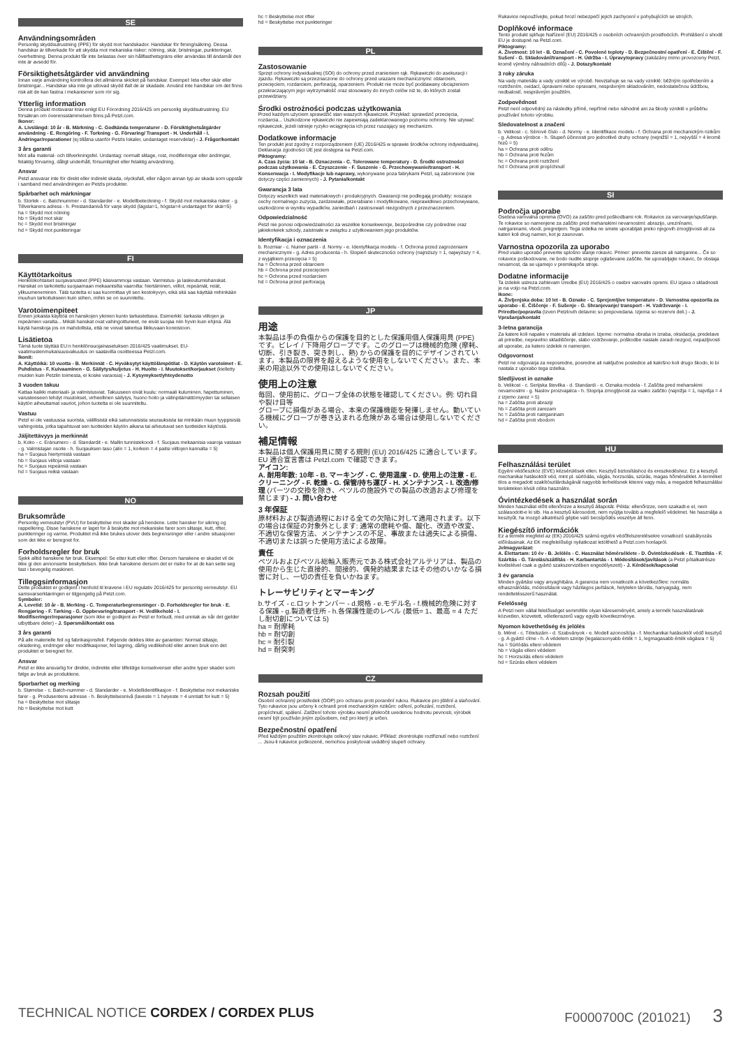SE
Användningsområden
Personlig skyddsutrustning (PPE) för skydd mot handskador. Handskar för firning/säkring. Dessa handskar är tillverkade för att skydda mot mekaniska risker: nötning, skär, bristningar, punkteringar, överhettning. Denna produkt får inte belastas över sin hållfasthetsgräns eller användas till ändamål den inte är avsedd för.
Försiktighetsåtgärder vid användning
Innan varje användning kontrollera det allmänna skicket på handskar. Exempel: leta efter skär eller bristningar... Handskar ska inte ge utlovad skydd ifall de är skadade. Använd inte handskar om det finns risk att de kan fastna i mekanismer som rör sig.
Ytterlig information
Denna produkt motsvarar krav enligt EU Förordning 2016/425 om personlig skyddsutrustning. EU försäkran om överensstämmelsen finns på Petzl.com.
Ikoner:
A. Livslängd: 10 år - B. Märkning - C. Godkända temperaturer - D. Försiktighetsåtgärder användning - E. Rengöring - F. Torkning - G. Förvaring/ Transport - H. Underhåll - I. Ändringar/reparationer (ej tillåtna utanför Petzls lokaler, undantaget reservdelar) - J. Frågor/kontakt
3 års garanti
Mot alla material- och tillverkningsfel. Undantag: normalt slitage, rost, modifieringar eller ändringar, felaktig förvaring, dåligt underhåll, försumlighet eller felaktig användning.
Ansvar
Petzl ansvarar inte för direkt eller indirekt skada, olycksfall, eller någon annan typ av skada som uppstår i samband med användningen av Petzls produkter.
Spårbarhet och märkningar
b. Storlek - c. Batchnummer - d. Standarder - e. Modellbeteckning - f. Skydd mot mekaniska risker - g. Tillverkarens adress - h. Prestandanivå för varje skydd (lägsta=1, högsta=4 undantaget för skär=5)
ha = Skydd mot nötning
hb = Skydd mot skär
hc = Skydd mot bristningar
hd = Skydd mot punkteringar
FI
Käyttötarkoitus
Henkilökohtaiset suojavarusteet (PPE) käsivammoja vastaan. Varmistus- ja laskeutumishanskat. Hanskat on tarkoitettu suojaamaan mekaanisilta vaaroilta: hiertäminen, viillot, repeämät, reiät, ylikuumeneminen. Tätä tuotetta ei saa kuormittaa yli sen kestokyvyn, eikä sitä saa käyttää mihinkään muuhun tarkoitukseen kuin siihen, mihin se on suunniteltu.
Varotoimenpiteet
Ennen jokaista käyttöä on hanskojen yleinen kunto tarkastettava. Esimerkki: tarkasta viiltojen ja repeämien varalta... Mikäli hanskat ovat vahingoittuneet, ne eivät suojaa niin hyvin kuin ehjinä. Älä käytä hanskoja jos on mahdollista, että ne voivat takertua liikkuvaan koneistoon.
Lisätietoa
Tämä tuote täyttää EU:n henkilönsuojainasetuksen 2016/425 vaatimukset. EU-vaatimustenmukaisuusvakuutus on saatavilla osoitteessa Petzl.com.
Ikonit:
A. Käyttöikä: 10 vuotta - B. Merkinnät - C. Hyväksytyt käyttölämpötilat - D. Käytön varotoimet - E. Puhdistus - F. Kuivaaminen - G. Säilytys/kuljetus - H. Huolto - I. Muutokset/korjaukset (kielletty muiden kuin Petzlin toimesta, ei koske varaosia) - J. Kysymykset/yhteydenotto
3 vuoden takuu
Kattaa kaikki materiaali- ja valmistusviat. Takuuseen eivät kuulu: normaali kuluminen, hapettuminen, varusteeseen tehdyt muutokset, virheellinen säilytys, huono hoito ja välinpitämättömyyden tai sellaisen käytön aiheuttamat vauriot, johon tuotetta ei ole suunniteltu.
Vastuu
Petzl ei ole vastuussa suorista, välillisistä eikä satunnaisista seurauksista tai minkään muun tyyppisistä vahingoista, jotka tapahtuvat sen tuotteiden käytön aikana tai aiheutuvat sen tuotteiden käytöstä.
Jäljitettävyys ja merkinnät
b. Koko - c. Eränumero - d. Standardit - e. Mallin tunnistekoodi - f. Suojaus mekaanisia vaaroja vastaan - g. Valmistajan osoite - h. Suojauksen taso (alin = 1, korkein = 4 paitsi viiltojen kannalta = 5)
ha = Suojaus hiertymistä vastaan
hb = Suojaus viiltoja vastaan
hc = Suojaus repeämiä vastaan
hd = Suojaus reikiä vastaan
NO
Bruksområde
Personlig verneutstyr (PVU) for beskyttelse mot skader på hendene. Lette hansker for sikring og rappellering. Disse hanskene er laget for å beskytte mot mekaniske farer som slitasje, kutt, rifter, punkteringer og varme. Produktet må ikke brukes utover dets begrensninger eller i andre situasjoner som det ikke er beregnet for.
Forholdsregler for bruk
Sjekk alltid hanskene før bruk. Eksempel: Se etter kutt eller rifter. Dersom hanskene er skadet vil de ikke gi den annonserte beskyttelsen. Ikke bruk hanskene dersom det er risiko for at de kan sette seg fast i bevegelig maskineri.
Tilleggsinformasjon
Dette produktet er godkjent i henhold til kravene i EU regulativ 2016/425 for personlig verneutstyr. EU samsvarserklæringen er tilgjengelig på Petzl.com.
Symboler:
A. Levetid: 10 år - B. Merking - C. Temperaturbegrensninger - D. Forholdsregler for bruk - E. Rengjøring - F. Tørking - G. Oppbevaring/transport - H. Vedlikehold - I. Modifiseringer/reparasjoner (som ikke er godkjent av Petzl er forbudt, med unntak av når det gjelder utbyttbare deler) - J. Spørsmål/kontakt oss
3 års garanti
På alle materielle feil og fabrikasjonsfeil. Følgende dekkes ikke av garantien: Normal slitasje, oksidering, endringer eller modifikasjoner, feil lagring, dårlig vedlikehold eller annen bruk enn det produktet er beregnet for.
Ansvar
Petzl er ikke ansvarlig for direkte, indirekte eller tilfeldige konsekvenser eller andre typer skader som følge av bruk av produktene.
Sporbarhet og merking
b. Størrelse - c. Batch-nummer - d. Standarder - e. Modellidentifikasjon - f. Beskyttelse mot mekaniske farer - g. Produsentens adresse - h. Beskyttelsesnivå (laveste = 1 høyeste = 4 unntatt for kutt = 5)
ha = Beskyttelse mot slitasje
hb = Beskyttelse mot kutt
hc = Beskyttelse mot rifter
hd = Beskyttelse mot punkteringer
PL
Zastosowanie
Sprzęt ochrony indywidualnej (SOI) do ochrony przed zranieniem rąk. Rękawiczki do asekuracji i zjazdu. Rękawiczki są przeznaczone do ochrony przed urazami mechanicznymi: obtarciem, przecięciem, rozdarciem, perforacją, oparzeniem. Produkt nie może być poddawany obciążeniom przekraczającym jego wytrzymałość oraz stosowany do innych celów niż te, do których został przewidziany.
Środki ostrożności podczas użytkowania
Przed każdym użyciem sprawdzić stan waszych rękawiczek. Przykład: sprawdzić przecięcia, rozdarcia... Uszkodzone rękawiczki nie zapewniają zadeklarowanego poziomu ochrony. Nie używać rękawiczek, jeżeli istnieje ryzyko wciągnięcia ich przez ruszający się mechanizm.
Dodatkowe informacje
Ten produkt jest zgodny z rozporządzeniem (UE) 2016/425 w sprawie środków ochrony indywidualnej. Deklaracja zgodności UE jest dostępna na Petzl.com.
Piktogramy:
A. Czas życia: 10 lat - B. Oznaczenia - C. Tolerowane temperatury - D. Środki ostrożności podczas użytkowania - E. Czyszczenie - F. Suszenie - G. Przechowywanie/transport - H. Konserwacja - I. Modyfikacje lub naprawy, wykonywane poza fabrykami Petzl, są zabronione (nie dotyczy części zamiennych) - J. Pytania/kontakt
Gwarancja 3 lata
Dotyczy wszelkich wad materiałowych i produkcyjnych. Gwarancji nie podlegają produkty: noszące cechy normalnego zużycia, zardzewiałe, przerabiane i modyfikowane, nieprawidłowo przechowywane, uszkodzone w wyniku wypadków, zaniedbań i zastosowań niezgodnych z przeznaczeniem.
Odpowiedzialność
Petzl nie ponosi odpowiedzialności za wszelkie konsekwencje, bezpośrednie czy pośrednie oraz jakiekolwiek szkody, zaistniałe w związku z użytkowaniem jego produktów.
Identyfikacja i oznaczenia
b. Rozmiar - c. Numer partii - d. Normy - e. Identyfikacja modelu - f. Ochrona przed zagrożeniami mechanicznymi - g. Adres producenta - h. Stopień skuteczności ochrony (najniższy = 1, najwyższy = 4, z wyjątkiem przecięcia = 5)
ha = Ochrona przed obtarciem
hb = Ochrona przed przecięciem
hc = Ochrona przed rozdarciem
hd = Ochrona przed perforacją
JP
用途
本製品は手の負傷からの保護を目的とした保護用個人保護用具 (PPE) です。ビレイ / 下降用グローブです。このグローブは機械的危険 (摩耗、切断、引き裂き、突き刺し、熱) からの保護を目的にデザインされています。本製品の限界を超えるような使用をしないでください。また、本来の用途以外での使用はしないでください。
使用上の注意
毎回、使用前に、グローブ全体の状態を確認してください。例: 切れ目や裂け目等
グローブに損傷がある場合、本来の保護機能を発揮しません。動いている機械にグローブが巻き込まれる危険がある場合は使用しないでください。
補足情報
本製品は個人保護用具に関する規則 (EU) 2016/425 に適合しています。EU 適合宣言書は Petzl.com で確認できます。
アイコン:
A. 耐用年数: 10年 - B. マーキング - C. 使用温度 - D. 使用上の注意 - E. クリーニング - F. 乾燥 - G. 保管/持ち運び - H. メンテナンス - I. 改造/修理 (パーツの交換を除き、ペツルの施設外での製品の改造および修理を禁じます) - J. 問い合わせ
3 年保証
原材料および製造過程における全ての欠陥に対して適用されます。以下の場合は保証の対象外とします: 通常の磨耗や傷、酸化、改造や改変、不適切な保管方法、メンテナンスの不足、事故または過失による損傷、不適切または誤った使用方法による故障。
責任
ペツルおよびペツル総輸入販売元である株式会社アルテリアは、製品の使用から生じた直接的、間接的、偶発的結果またはその他のいかなる損害に対し、一切の責任を負いかねます。
トレーサビリティとマーキング
b.サイズ - c.ロットナンバー - d.規格 - e.モデル名 - f.機械的危険に対する保護 - g.製造者住所 - h.各保護性能のレベル (最低= 1、最高 = 4 ただし耐切創については 5)
ha = 耐摩耗
hb = 耐切創
hc = 耐引裂
hd = 耐突刺
CZ
Rozsah použití
Osobní ochranný prostředek (OOP) pro ochranu proti poranění rukou. Rukavice pro jištění a slaňování. Tyto rukavice jsou určeny k ochraně proti mechanickým rizikům: odření, pořezání, roztržení, propíchnutí, spálení. Zatížení tohoto výrobku nesmí překročit uvedenou hodnotu pevnosti, výrobek nesmí být používán jiným způsobem, než pro který je určen.
Bezpečnostní opatření
Před každým použitím zkontrolujte celkový stav rukavic. Příklad: zkontrolujte roztřiznutí nebo roztržení ... Jsou-li rukavice poškozené, nemohou poskytovat uváděný stupeň ochrany.
Rukavice nepoužívejte, pokud hrozí nebezpečí jejich zachycení v pohybujících se strojích.
Doplňkové informace
Tento produkt splňuje Nařízení (EU) 2016/425 o osobních ochranných prostředcích. Prohlášení o shodě EU je dostupné na Petzl.com.
Piktogramy:
A. Životnost: 10 let - B. Označení - C. Povolené teploty - D. Bezpečnostní opatření - E. Čištění - F. Sušení - G. Skladování/transport - H. Údržba - I. Úpravy/opravy (zakázány mimo provozovny Petzl, kromě výměny náhradních dílů) - J. Dotazy/kontakt
3 roky záruka
Na vady materiálu a vady vzniklé ve výrobě. Nevztahuje se na vady vzniklé: běžným opotřebením a roztržením, oxidací, úpravami nebo opravami, nesprávným skladováním, nedostatečnou údržbou, nedbalostí, nesprávným použitím.
Zodpovědnost
Petzl není odpovědný za následky přímé, nepřímé nebo náhodné ani za škody vzniklé v průběhu používání tohoto výrobku.
Sledovatelnost a značení
b. Velikost - c. Sériové číslo - d. Normy - e. Identifikace modelu - f. Ochrana proti mechanickým rizikům - g. Adresa výrobce - h. Stupeň účinnosti pro jednotlivé druhy ochrany (nejnižší = 1, nejvyšší = 4 kromě řezů = 5)
ha = Ochrana proti oděru
hb = Ochrana proti řezům
hc = Ochrana proti roztržení
hd = Ochrana proti propíchnutí
SI
Področja uporabe
Osebna varovalna oprema (OVO) za zaščito pred poškodbami rok. Rokavice za varovanje/spuščanje. Te rokavice so namenjene za zaščito pred mehanskimi nevarnostmi: abrazijo, ureznínami, natrganinami, vbodi, pregretjem. Tega izdelka ne smete uporabljati preko njegovih zmogljivosti ali za kateri koli drug namen, kot je zasnovan.
Varnostna opozorila za uporabo
Pred vsako uporabo preverite splošno stanje rokavic. Primer: preverite zareze ali natrganine... Če so rokavice poškodovane, ne bodo nudile stopnje oglaševane zaščite. Ne uporabljajte rokavic, če obstaja nevarnost, da se ujamejo v premikajoče stroje.
Dodatne informacije
Ta izdelek ustreza zahtevam Uredbe (EU) 2016/425 o osebni varovalni opremi. EU izjava o skladnosti je na voljo na Petzl.com.
Ikone:
A. Življenjska doba: 10 let - B. Oznake - C. Sprejemljive temperature - D. Varnostna opozorila za uporabo - E. Čiščenje - F. Sušenje - G. Shranjevanje/ transport - H. Vzdrževanje - I. Priredbe/popravila (Izven Petzlovih delavnic so prepovedana. Izjema so rezervni deli.) - J. Vprašanja/kontakt
3-letna garancija
Za katere koli napake v materialu ali izdelavi. Izjeme: normalna obraba in izraba, oksidacija, predelave ali priredbe, nepravilno skladiščenje, slabo vzdrževanje, poškodbe nastale zaradi nezgod, nepazljivosti ali uporabe, za katero izdelek ni namenjen.
Odgovornost
Petzl ne odgovarja za neposredne, posredne ali naključne posledice ali kakršno koli drugo škodo, ki bi nastala z uporabo tega izdelka.
Sledljivost in oznake
b. Velikost - c. Serijska številka - d. Standardi - e. Oznaka modela - f. Zaščita pred mehanskimi nevarnostmi - g. Naslov proizvajalca - h. Stopnja zmogljivosti za vsako zaščito (najnižja = 1, najvišja = 4 z izjemo zarez = 5)
ha = Zaščita proti abraziji
hb = Zaščita proti zarezam
hc = Zaščita proti natrganinam
hd = Zaščita proti vbodom
HU
Felhasználási terület
Egyéni védőeszköz (EVE) kézsérülések ellen. Kesztyű biztosításhoz és ereszkedéshez. Ez a kesztyű mechanikai hatásoktól véd, mint pl. súrlódás, vágás, horzsolás, szúrás, magas hőmérséklet. A terméket tilos a megadott szakítószilárdságánál nagyobb terhelésnek kitenni vagy más, a megadott felhasználási területeken kívüli célra használni.
Óvintézkedések a használat során
Minden használat előtt ellenőrizze a kesztyű állapotát. Példa: ellenőrizze, nem szakadt-e el, nem szálasodott-e ki stb. Ha a kesztyű károsodott, nem nyújtja tovább a megfelelő védelmet. Ne használja a kesztyűt, ha mozgó alkatrészű gépbe való becsípődés veszélye áll fenn.
Kiegészítő információk
Ez a termék megfelel az (EK) 2016/425 számú egyéni védőfelszerelésekre vonatkozó szabályozás előírásainak. Az EK megfelelőségi nyilatkozat letölthető a Petzl.com honlapról.
Jelmagyarázat:
A. Élettartam: 10 év - B. Jelölés - C. Használat hőmérséklete - D. Óvintézkedések - E. Tisztítás - F. Szárítás - G. Tárolás/szállítás - H. Karbantartás - I. Módosítások/javítások (a Petzl pótalkatrésze kivételével csak a gyártó szakszervizében engedélyezett) - J. Kérdések/kapcsolat
3 év garancia
Minden gyártási vagy anyaghibára. A garancia nem vonatkozik a következőkre: normális elhasználódás, módosítások vagy házilagos javítások, helytelen tárolás, hanyagság, nem rendeltetésszerű használat.
Felelősség
A Petzl nem vállal felelősséget semmiféle olyan káreseményért, amely a termék használatának közvetlen, közvetett, véletlenszerű vagy egyéb következménye.
Nyomon követhetőség és jelölés
b. Méret - c. Tételszám - d. Szabványok - e. Modell azonosítója - f. Mechanikai hatásoktól védő kesztyű - g. A gyártó címe - h. A védelem szintje (legalacsonyabb érték = 1, legmagasabb érték vágásra = 5)
ha = Súrlódás elleni védelem
hb = Vágás elleni védelem
hc = Horzsolás elleni védelem
hd = Szúrás elleni védelem
TECHNICAL NOTICE CORDEX / CORDEX PLUS F0000700C (201021) 3